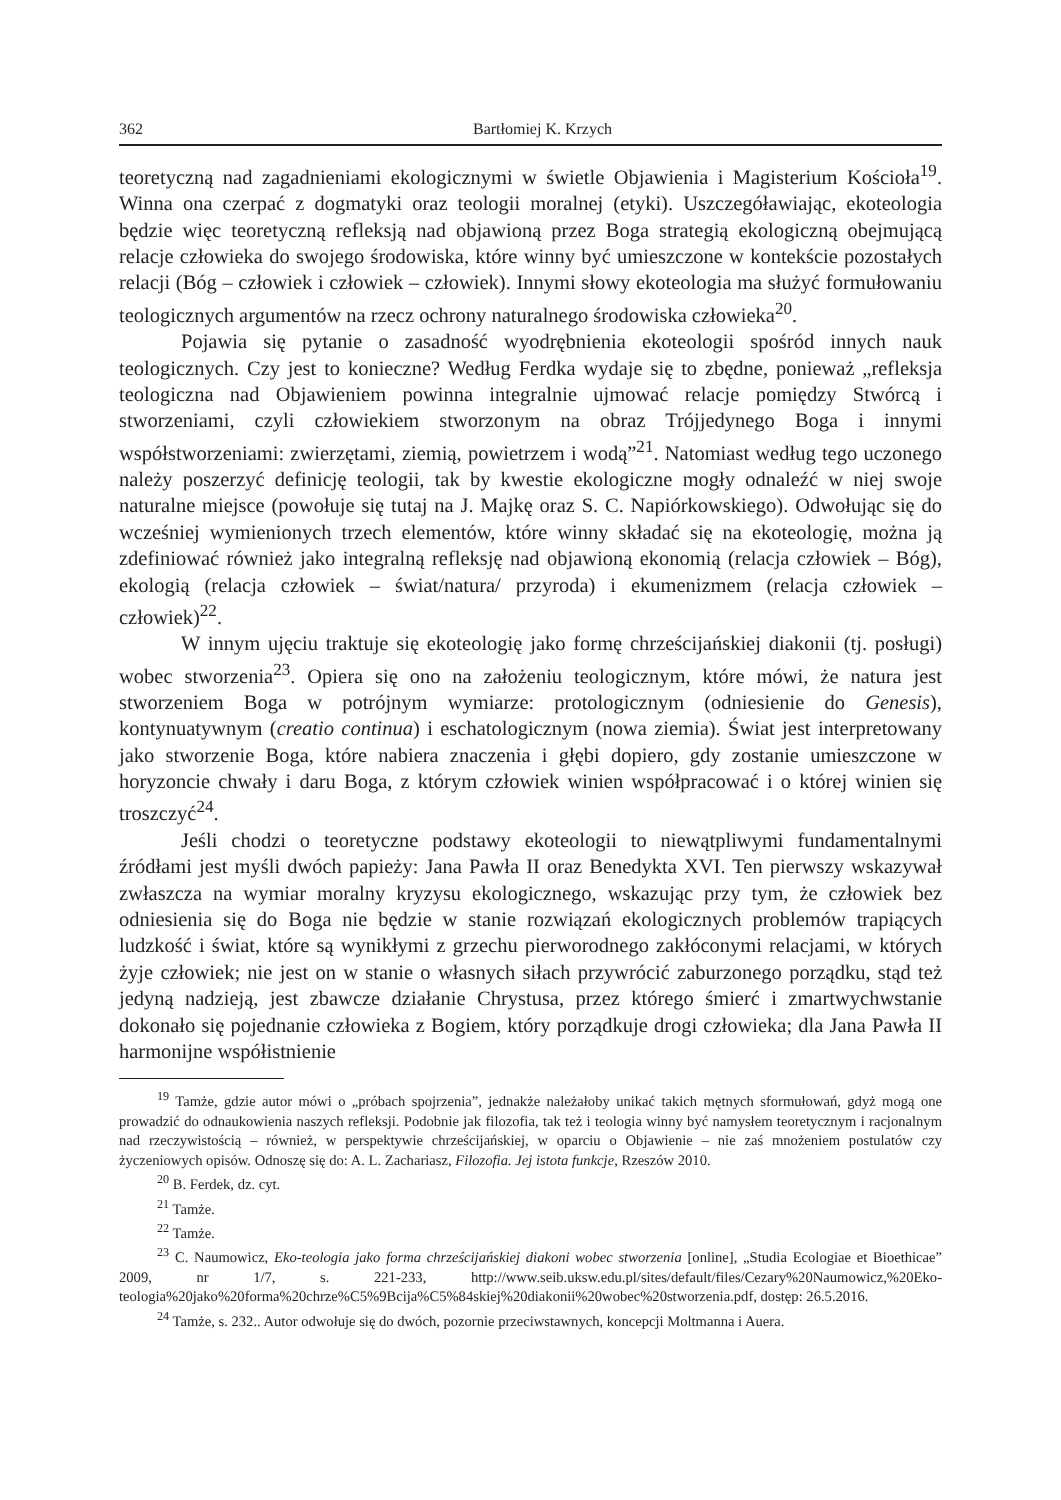362 Bartłomiej K. Krzych
teoretyczną nad zagadnieniami ekologicznymi w świetle Objawienia i Magisterium Kościoła<sup>19</sup>. Winna ona czerpać z dogmatyki oraz teologii moralnej (etyki). Uszczegóławiając, ekoteologia będzie więc teoretyczną refleksją nad objawioną przez Boga strategią ekologiczną obejmującą relacje człowieka do swojego środowiska, które winny być umieszczone w kontekście pozostałych relacji (Bóg – człowiek i człowiek – człowiek). Innymi słowy ekoteologia ma służyć formułowaniu teologicznych argumentów na rzecz ochrony naturalnego środowiska człowieka<sup>20</sup>.
Pojawia się pytanie o zasadność wyodrębnienia ekoteologii spośród innych nauk teologicznych. Czy jest to konieczne? Według Ferdka wydaje się to zbędne, ponieważ „refleksja teologiczna nad Objawieniem powinna integralnie ujmować relacje pomiędzy Stwórcą i stworzeniami, czyli człowiekiem stworzonym na obraz Trójjedynego Boga i innymi współstworzeniami: zwierzętami, ziemią, powietrzem i wodą”<sup>21</sup>. Natomiast według tego uczonego należy poszerzyć definicję teologii, tak by kwestie ekologiczne mogły odnaleźć w niej swoje naturalne miejsce (powołuje się tutaj na J. Majkę oraz S. C. Napiórkowskiego). Odwołując się do wcześniej wymienionych trzech elementów, które winny składać się na ekoteologię, można ją zdefiniować również jako integralną refleksję nad objawioną ekonomią (relacja człowiek – Bóg), ekologią (relacja człowiek – świat/natura/ przyroda) i ekumenizmem (relacja człowiek – człowiek)<sup>22</sup>.
W innym ujęciu traktuje się ekoteologię jako formę chrześcijańskiej diakonii (tj. posługi) wobec stworzenia<sup>23</sup>. Opiera się ono na założeniu teologicznym, które mówi, że natura jest stworzeniem Boga w potrójnym wymiarze: protologicznym (odniesienie do Genesis), kontynuatywnym (creatio continua) i eschatologicznym (nowa ziemia). Świat jest interpretowany jako stworzenie Boga, które nabiera znaczenia i głębi dopiero, gdy zostanie umieszczone w horyzoncie chwały i daru Boga, z którym człowiek winien współpracować i o której winien się troszczyć<sup>24</sup>.
Jeśli chodzi o teoretyczne podstawy ekoteologii to niewątpliwymi fundamentalnymi źródłami jest myśli dwóch papieży: Jana Pawła II oraz Benedykta XVI. Ten pierwszy wskazywał zwłaszcza na wymiar moralny kryzysu ekologicznego, wskazując przy tym, że człowiek bez odniesienia się do Boga nie będzie w stanie rozwiązań ekologicznych problemów trapiących ludzkość i świat, które są wynikłymi z grzechu pierworodnego zakłóconymi relacjami, w których żyje człowiek; nie jest on w stanie o własnych siłach przywrócić zaburzonego porządku, stąd też jedyną nadzieją, jest zbawcze działanie Chrystusa, przez którego śmierć i zmartwychwstanie dokonało się pojednanie człowieka z Bogiem, który porządkuje drogi człowieka; dla Jana Pawła II harmonijne współistnienie
<sup>19</sup> Tamże, gdzie autor mówi o „próbach spojrzenia”, jednakże należałoby unikać takich mętnych sformułowań, gdyż mogą one prowadzić do odnaukowienia naszych refleksji. Podobnie jak filozofia, tak też i teologia winny być namysłem teoretycznym i racjonalnym nad rzeczywistością – również, w perspektywie chrześcijańskiej, w oparciu o Objawienie – nie zaś mnożeniem postulatów czy życzeniowych opisów. Odnoszę się do: A. L. Zachariasz, Filozofia. Jej istota funkcje, Rzeszów 2010.
<sup>20</sup> B. Ferdek, dz. cyt.
<sup>21</sup> Tamże.
<sup>22</sup> Tamże.
<sup>23</sup> C. Naumowicz, Eko-teologia jako forma chrześcijańskiej diakoni wobec stworzenia [online], „Studia Ecologiae et Bioethicae” 2009, nr 1/7, s. 221-233, http://www.seib.uksw.edu.pl/sites/default/files/Cezary%20Naumowicz,%20Eko-teologia%20jako%20forma%20chrze%C5%9Bcija%C5%84skiej%20diakonii%20wobec%20stworzenia.pdf, dostęp: 26.5.2016.
<sup>24</sup> Tamże, s. 232.. Autor odwołuje się do dwóch, pozornie przeciwstawnych, koncepcji Moltmanna i Auera.